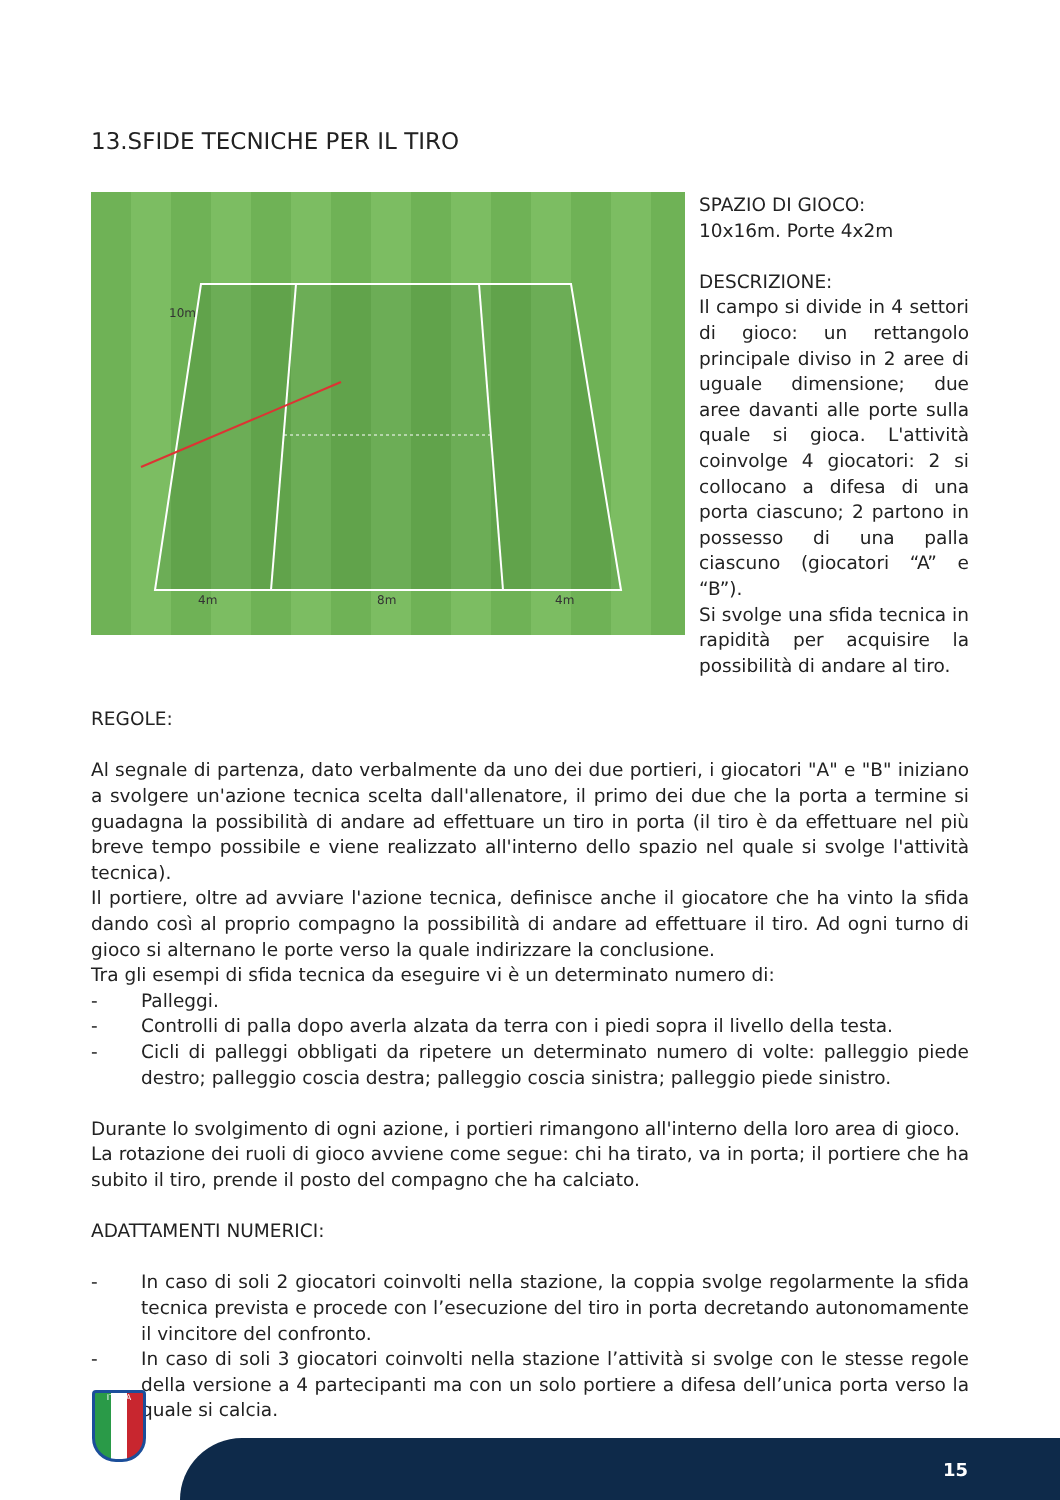13.SFIDE TECNICHE PER IL TIRO
10m
4m
8m
4m
SPAZIO DI GIOCO:
10x16m. Porte 4x2m
DESCRIZIONE:
Il campo si divide in 4 settori di gioco: un rettangolo principale diviso in 2 aree di uguale dimensione; due aree davanti alle porte sulla quale si gioca. L'attività coinvolge 4 giocatori: 2 si collocano a difesa di una porta ciascuno; 2 partono in possesso di una palla ciascuno (giocatori “A” e “B”).
Si svolge una sfida tecnica in rapidità per acquisire la possibilità di andare al tiro.
REGOLE:
Al segnale di partenza, dato verbalmente da uno dei due portieri, i giocatori "A" e "B" iniziano a svolgere un'azione tecnica scelta dall'allenatore, il primo dei due che la porta a termine si guadagna la possibilità di andare ad effettuare un tiro in porta (il tiro è da effettuare nel più breve tempo possibile e viene realizzato all'interno dello spazio nel quale si svolge l'attività tecnica).
Il portiere, oltre ad avviare l'azione tecnica, definisce anche il giocatore che ha vinto la sfida dando così al proprio compagno la possibilità di andare ad effettuare il tiro. Ad ogni turno di gioco si alternano le porte verso la quale indirizzare la conclusione.
Tra gli esempi di sfida tecnica da eseguire vi è un determinato numero di:
- Palleggi.
- Controlli di palla dopo averla alzata da terra con i piedi sopra il livello della testa.
- Cicli di palleggi obbligati da ripetere un determinato numero di volte: palleggio piede destro; palleggio coscia destra; palleggio coscia sinistra; palleggio piede sinistro.
Durante lo svolgimento di ogni azione, i portieri rimangono all'interno della loro area di gioco.
La rotazione dei ruoli di gioco avviene come segue: chi ha tirato, va in porta; il portiere che ha subito il tiro, prende il posto del compagno che ha calciato.
ADATTAMENTI NUMERICI:
- In caso di soli 2 giocatori coinvolti nella stazione, la coppia svolge regolarmente la sfida tecnica prevista e procede con l’esecuzione del tiro in porta decretando autonomamente il vincitore del confronto.
- In caso di soli 3 giocatori coinvolti nella stazione l’attività si svolge con le stesse regole della versione a 4 partecipanti ma con un solo portiere a difesa dell’unica porta verso la quale si calcia.
ITALIA
15